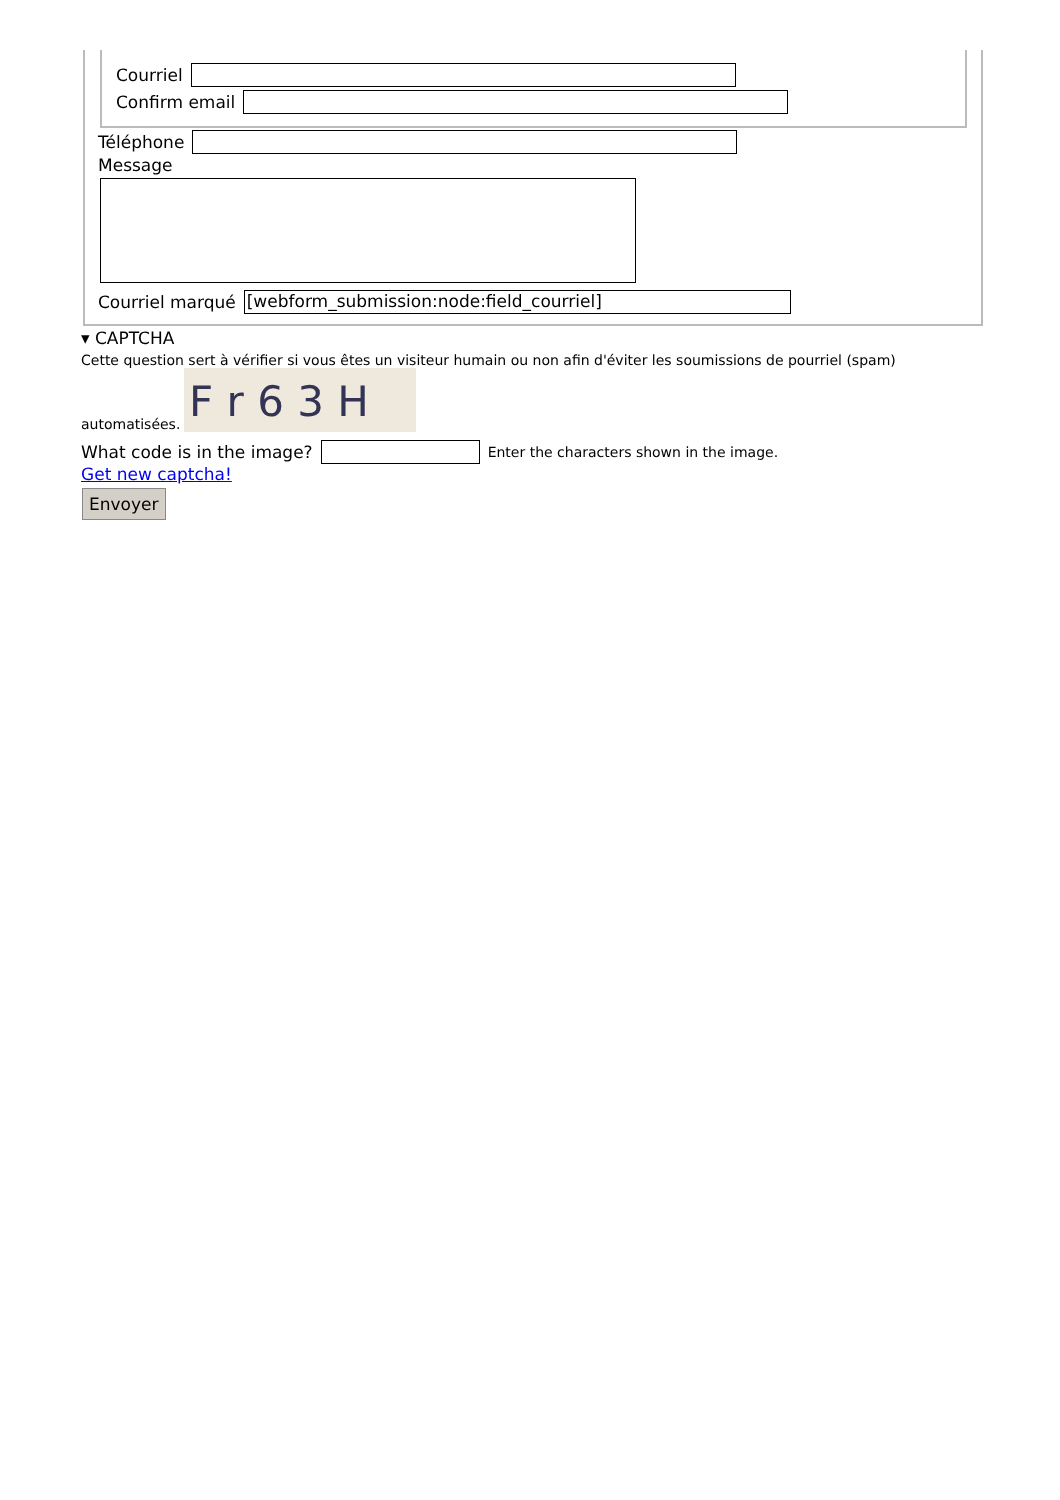Courriel
Confirm email
Téléphone
Message
Courriel marqué [webform_submission:node:field_courriel]
▾ CAPTCHA
Cette question sert à vérifier si vous êtes un visiteur humain ou non afin d'éviter les soumissions de pourriel (spam)
automatisées.
F r 6 3 H
What code is in the image? Enter the characters shown in the image.
Get new captcha!
Envoyer